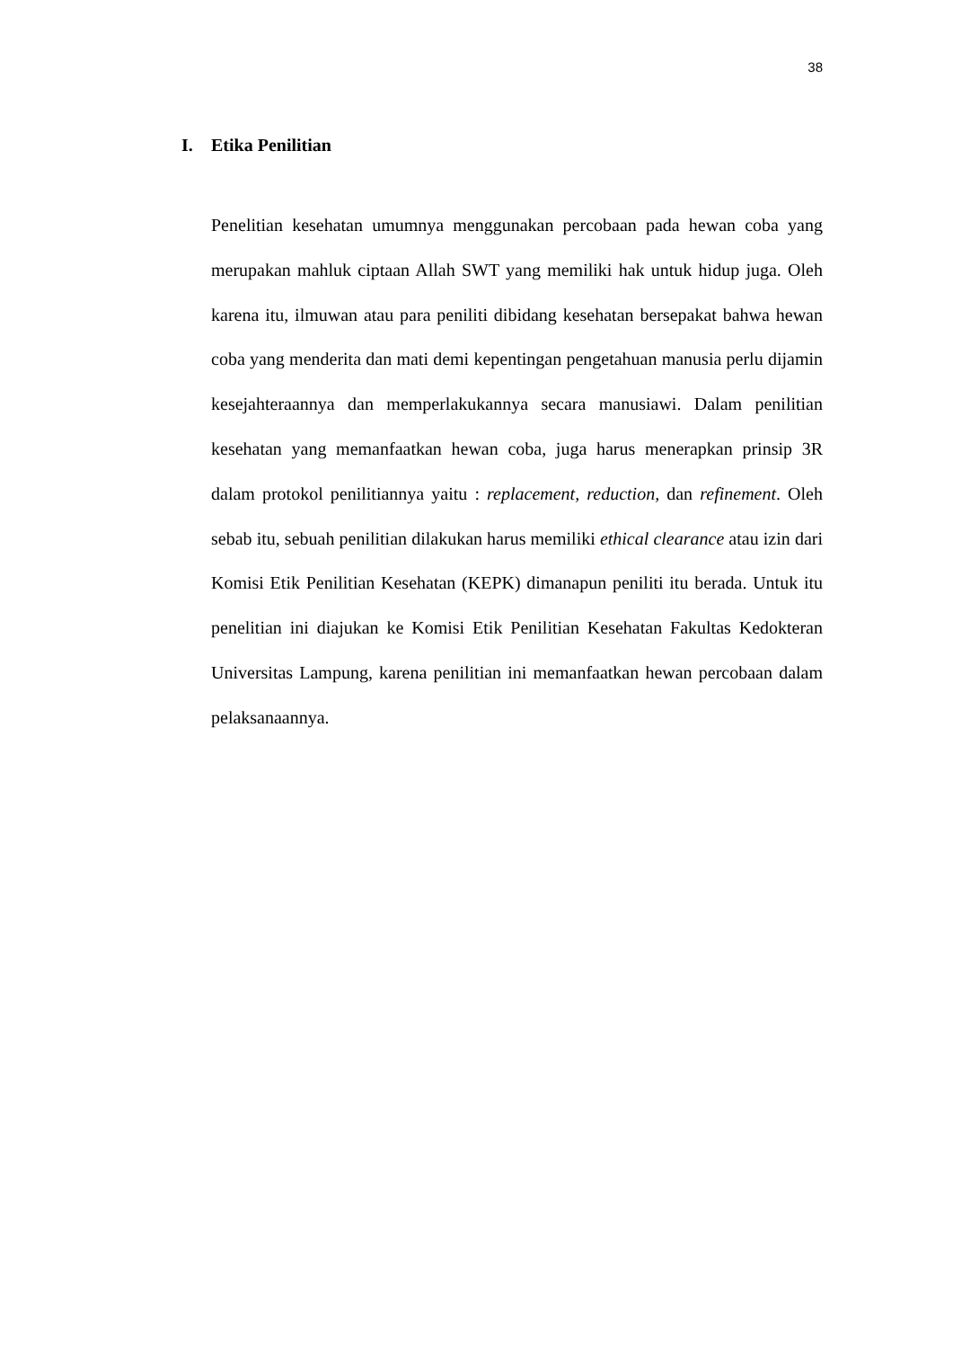38
I. Etika Penilitian
Penelitian kesehatan umumnya menggunakan percobaan pada hewan coba yang merupakan mahluk ciptaan Allah SWT yang memiliki hak untuk hidup juga. Oleh karena itu, ilmuwan atau para peniliti dibidang kesehatan bersepakat bahwa hewan coba yang menderita dan mati demi kepentingan pengetahuan manusia perlu dijamin kesejahteraannya dan memperlakukannya secara manusiawi. Dalam penilitian kesehatan yang memanfaatkan hewan coba, juga harus menerapkan prinsip 3R dalam protokol penilitiannya yaitu : replacement, reduction, dan refinement. Oleh sebab itu, sebuah penilitian dilakukan harus memiliki ethical clearance atau izin dari Komisi Etik Penilitian Kesehatan (KEPK) dimanapun peniliti itu berada. Untuk itu penelitian ini diajukan ke Komisi Etik Penilitian Kesehatan Fakultas Kedokteran Universitas Lampung, karena penilitian ini memanfaatkan hewan percobaan dalam pelaksanaannya.